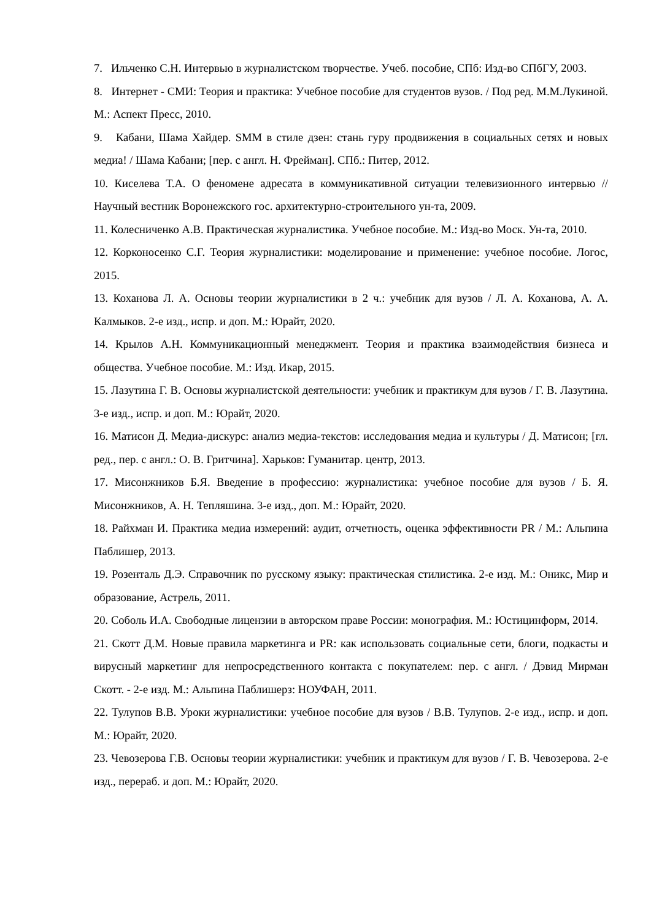7. Ильченко С.Н. Интервью в журналистском творчестве. Учеб. пособие, СПб: Изд-во СПбГУ, 2003.
8. Интернет - СМИ: Теория и практика: Учебное пособие для студентов вузов. / Под ред. М.М.Лукиной. М.: Аспект Пресс, 2010.
9. Кабани, Шама Хайдер. SMM в стиле дзен: стань гуру продвижения в социальных сетях и новых медиа! / Шама Кабани; [пер. с англ. Н. Фрейман]. СПб.: Питер, 2012.
10. Киселева Т.А. О феномене адресата в коммуникативной ситуации телевизионного интервью // Научный вестник Воронежского гос. архитектурно-строительного ун-та, 2009.
11. Колесниченко А.В. Практическая журналистика. Учебное пособие. М.: Изд-во Моск. Ун-та, 2010.
12. Корконосенко С.Г. Теория журналистики: моделирование и применение: учебное пособие. Логос, 2015.
13. Коханова Л. А. Основы теории журналистики в 2 ч.: учебник для вузов / Л. А. Коханова, А. А. Калмыков. 2-е изд., испр. и доп. М.: Юрайт, 2020.
14. Крылов А.Н. Коммуникационный менеджмент. Теория и практика взаимодействия бизнеса и общества. Учебное пособие. М.: Изд. Икар, 2015.
15. Лазутина Г. В. Основы журналистской деятельности: учебник и практикум для вузов / Г. В. Лазутина. 3-е изд., испр. и доп. М.: Юрайт, 2020.
16. Матисон Д. Медиа-дискурс: анализ медиа-текстов: исследования медиа и культуры / Д. Матисон; [гл. ред., пер. с англ.: О. В. Гритчина]. Харьков: Гуманитар. центр, 2013.
17. Мисонжников Б.Я. Введение в профессию: журналистика: учебное пособие для вузов / Б. Я. Мисонжников, А. Н. Тепляшина. 3-е изд., доп. М.: Юрайт, 2020.
18. Райхман И. Практика медиа измерений: аудит, отчетность, оценка эффективности PR / М.: Альпина Паблишер, 2013.
19. Розенталь Д.Э. Справочник по русскому языку: практическая стилистика. 2-е изд. М.: Оникс, Мир и образование, Астрель, 2011.
20. Соболь И.А. Свободные лицензии в авторском праве России: монография. М.: Юстицинформ, 2014.
21. Скотт Д.М. Новые правила маркетинга и PR: как использовать социальные сети, блоги, подкасты и вирусный маркетинг для непросредственного контакта с покупателем: пер. с англ. / Дэвид Мирман Скотт. - 2-е изд. М.: Альпина Паблишерз: НОУФАН, 2011.
22. Тулупов В.В. Уроки журналистики: учебное пособие для вузов / В.В. Тулупов. 2-е изд., испр. и доп. М.: Юрайт, 2020.
23. Чевозерова Г.В. Основы теории журналистики: учебник и практикум для вузов / Г. В. Чевозерова. 2-е изд., перераб. и доп. М.: Юрайт, 2020.